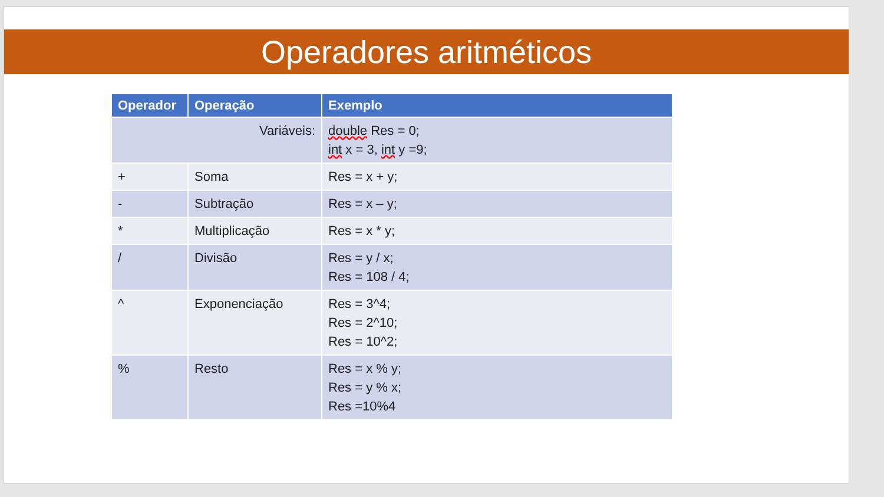Operadores aritméticos
| Operador | Operação | Exemplo |
| --- | --- | --- |
| Variáveis: | | double Res = 0; int x = 3, int y =9; |
| + | Soma | Res = x + y; |
| - | Subtração | Res = x – y; |
| * | Multiplicação | Res = x * y; |
| / | Divisão | Res = y / x; Res = 108 / 4; |
| ^ | Exponenciação | Res = 3^4; Res = 2^10; Res = 10^2; |
| % | Resto | Res = x % y; Res = y % x; Res =10%4 |